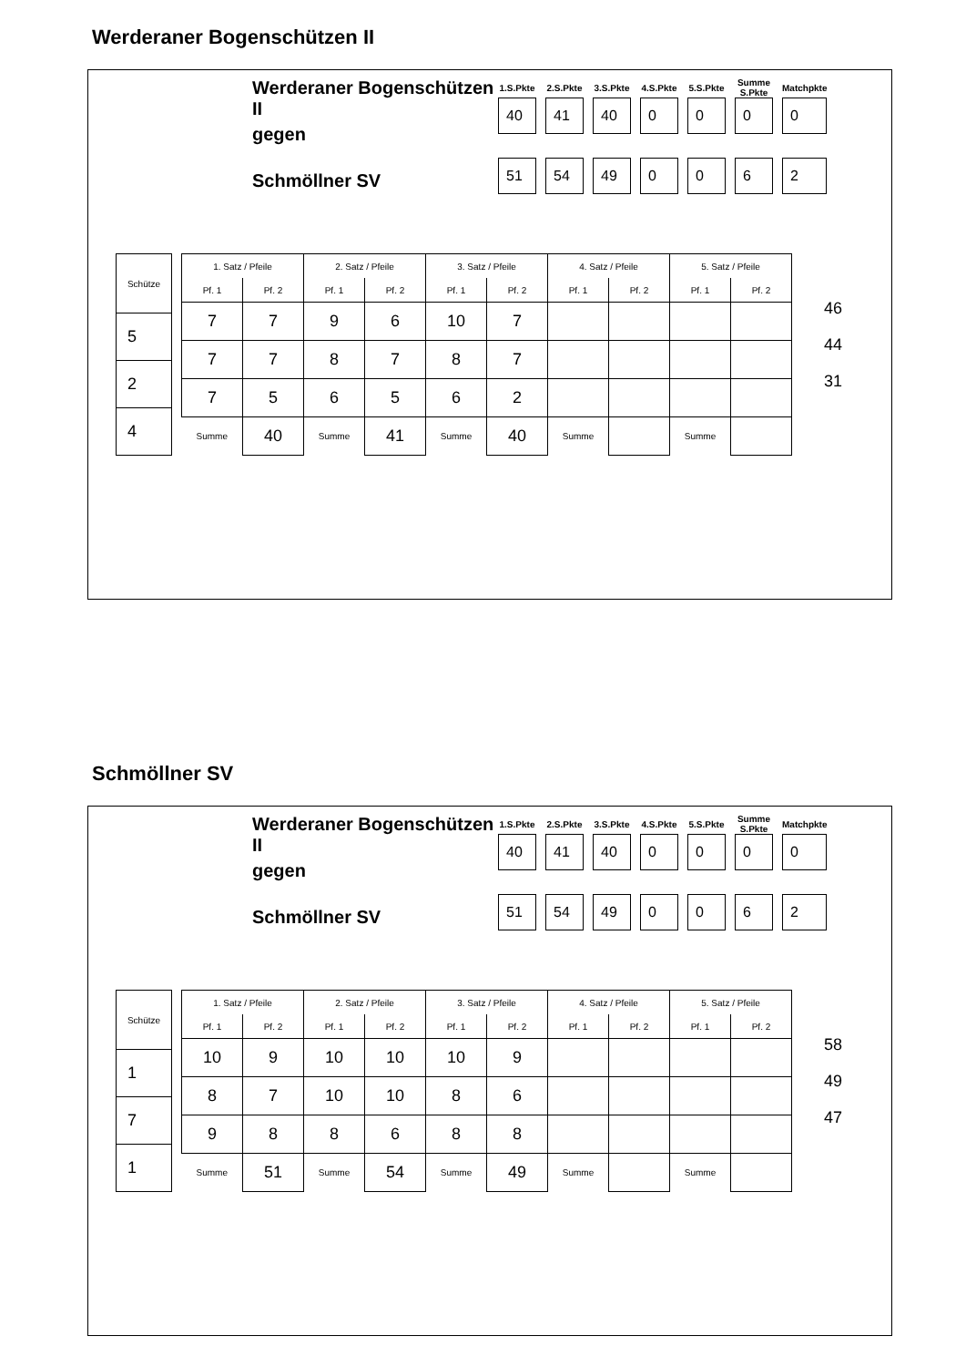Werderaner Bogenschützen II
Werderaner Bogenschützen II
gegen
Schmöllner SV
| 1.S.Pkte | 2.S.Pkte | 3.S.Pkte | 4.S.Pkte | 5.S.Pkte | Summe S.Pkte | Matchpkte |
| --- | --- | --- | --- | --- | --- | --- |
| 40 | 41 | 40 | 0 | 0 | 0 | 0 |
| 51 | 54 | 49 | 0 | 0 | 6 | 2 |
| Schütze |
| --- |
| 5 |
| 2 |
| 4 |
| 1. Satz / Pfeile | | 2. Satz / Pfeile | | 3. Satz / Pfeile | | 4. Satz / Pfeile | | 5. Satz / Pfeile | |
| --- | --- | --- | --- | --- | --- | --- | --- | --- | --- |
| Pf. 1 | Pf. 2 | Pf. 1 | Pf. 2 | Pf. 1 | Pf. 2 | Pf. 1 | Pf. 2 | Pf. 1 | Pf. 2 |
| 7 | 7 | 9 | 6 | 10 | 7 | | | | |
| 7 | 7 | 8 | 7 | 8 | 7 | | | | |
| 7 | 5 | 6 | 5 | 6 | 2 | | | | |
| Summe | 40 | Summe | 41 | Summe | 40 | Summe | | Summe | |
46
44
31
Schmöllner SV
Werderaner Bogenschützen II
gegen
Schmöllner SV
| 1.S.Pkte | 2.S.Pkte | 3.S.Pkte | 4.S.Pkte | 5.S.Pkte | Summe S.Pkte | Matchpkte |
| --- | --- | --- | --- | --- | --- | --- |
| 40 | 41 | 40 | 0 | 0 | 0 | 0 |
| 51 | 54 | 49 | 0 | 0 | 6 | 2 |
| Schütze |
| --- |
| 1 |
| 7 |
| 1 |
| 1. Satz / Pfeile | | 2. Satz / Pfeile | | 3. Satz / Pfeile | | 4. Satz / Pfeile | | 5. Satz / Pfeile | |
| --- | --- | --- | --- | --- | --- | --- | --- | --- | --- |
| Pf. 1 | Pf. 2 | Pf. 1 | Pf. 2 | Pf. 1 | Pf. 2 | Pf. 1 | Pf. 2 | Pf. 1 | Pf. 2 |
| 10 | 9 | 10 | 10 | 10 | 9 | | | | |
| 8 | 7 | 10 | 10 | 8 | 6 | | | | |
| 9 | 8 | 8 | 6 | 8 | 8 | | | | |
| Summe | 51 | Summe | 54 | Summe | 49 | Summe | | Summe | |
58
49
47